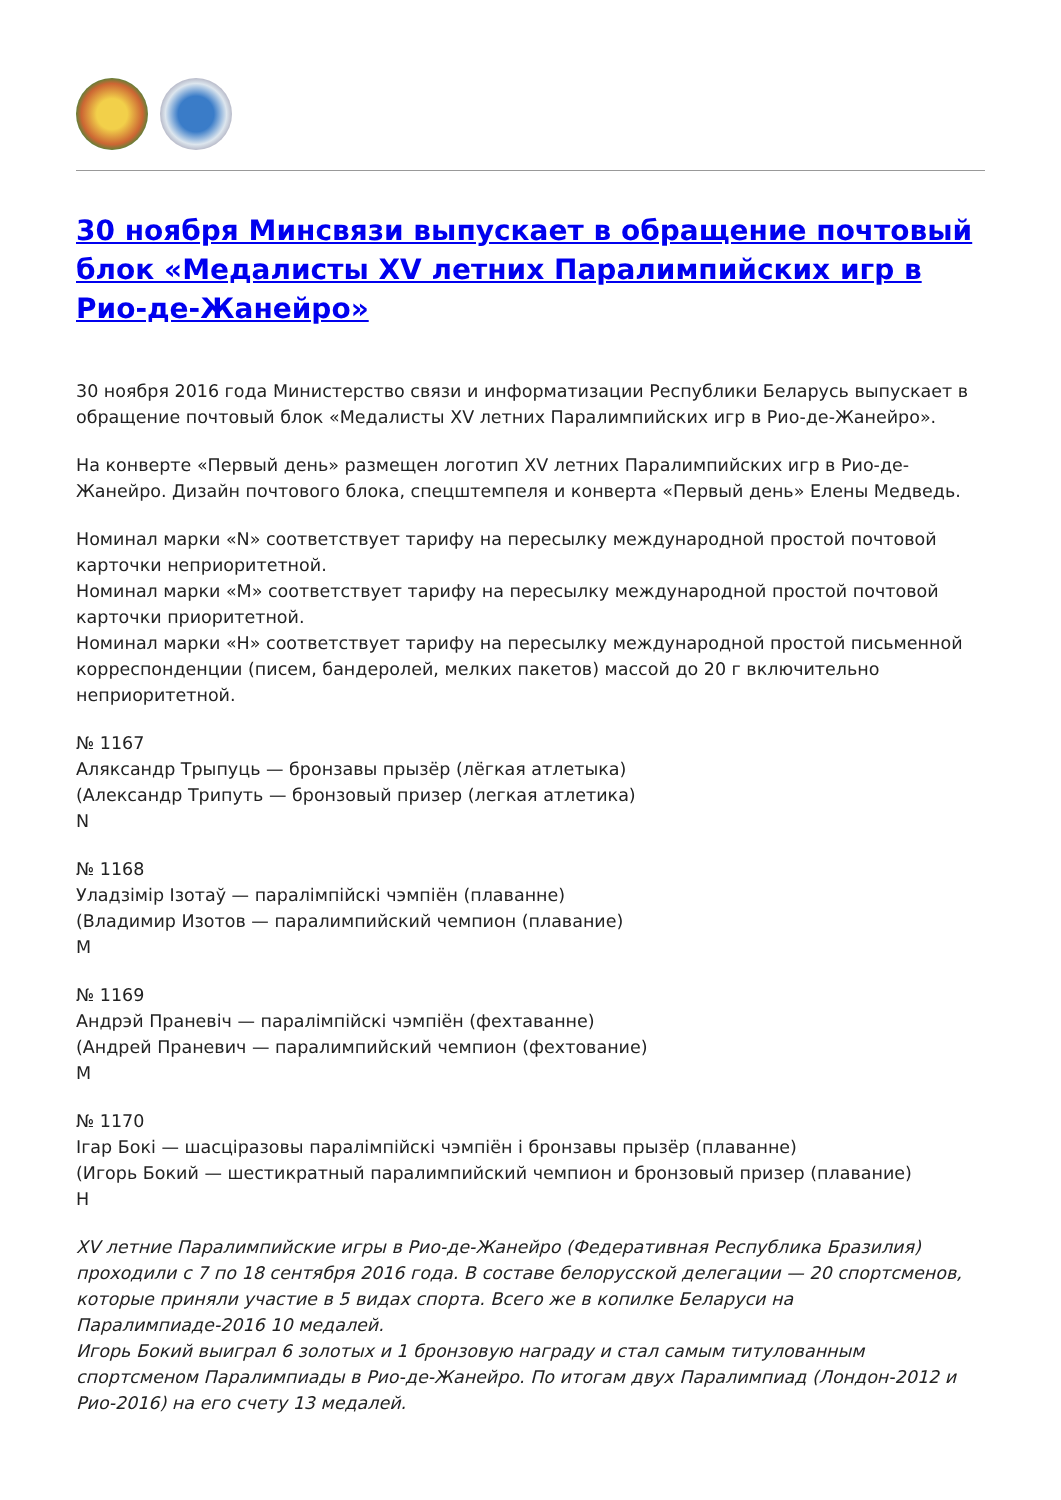30 ноября Минсвязи выпускает в обращение почтовый блок «Медалисты XV летних Паралимпийских игр в Рио-де-Жанейро»
30 ноября 2016 года Министерство связи и информатизации Республики Беларусь выпускает в обращение почтовый блок «Медалисты XV летних Паралимпийских игр в Рио-де-Жанейро».
На конверте «Первый день» размещен логотип XV летних Паралимпийских игр в Рио-де-Жанейро. Дизайн почтового блока, спецштемпеля и конверта «Первый день» Елены Медведь.
Номинал марки «N» соответствует тарифу на пересылку международной простой почтовой карточки неприоритетной.
Номинал марки «М» соответствует тарифу на пересылку международной простой почтовой карточки приоритетной.
Номинал марки «Н» соответствует тарифу на пересылку международной простой письменной корреспонденции (писем, бандеролей, мелких пакетов) массой до 20 г включительно неприоритетной.
№ 1167
Аляксандр Трыпуць — бронзавы прызёр (лёгкая атлетыка)
(Александр Трипуть — бронзовый призер (легкая атлетика)
N
№ 1168
Уладзімір Ізотаў — паралімпійскі чэмпіён (плаванне)
(Владимир Изотов — паралимпийский чемпион (плавание)
M
№ 1169
Андрэй Праневіч — паралімпійскі чэмпіён (фехтаванне)
(Андрей Праневич — паралимпийский чемпион (фехтование)
M
№ 1170
Ігар Бокі — шасціразовы паралімпійскі чэмпіён і бронзавы прызёр (плаванне)
(Игорь Бокий — шестикратный паралимпийский чемпион и бронзовый призер (плавание)
H
XV летние Паралимпийские игры в Рио-де-Жанейро (Федеративная Республика Бразилия) проходили с 7 по 18 сентября 2016 года. В составе белорусской делегации — 20 спортсменов, которые приняли участие в 5 видах спорта. Всего же в копилке Беларуси на Паралимпиаде-2016 10 медалей.
Игорь Бокий выиграл 6 золотых и 1 бронзовую награду и стал самым титулованным спортсменом Паралимпиады в Рио-де-Жанейро. По итогам двух Паралимпиад (Лондон-2012 и Рио-2016) на его счету 13 медалей.